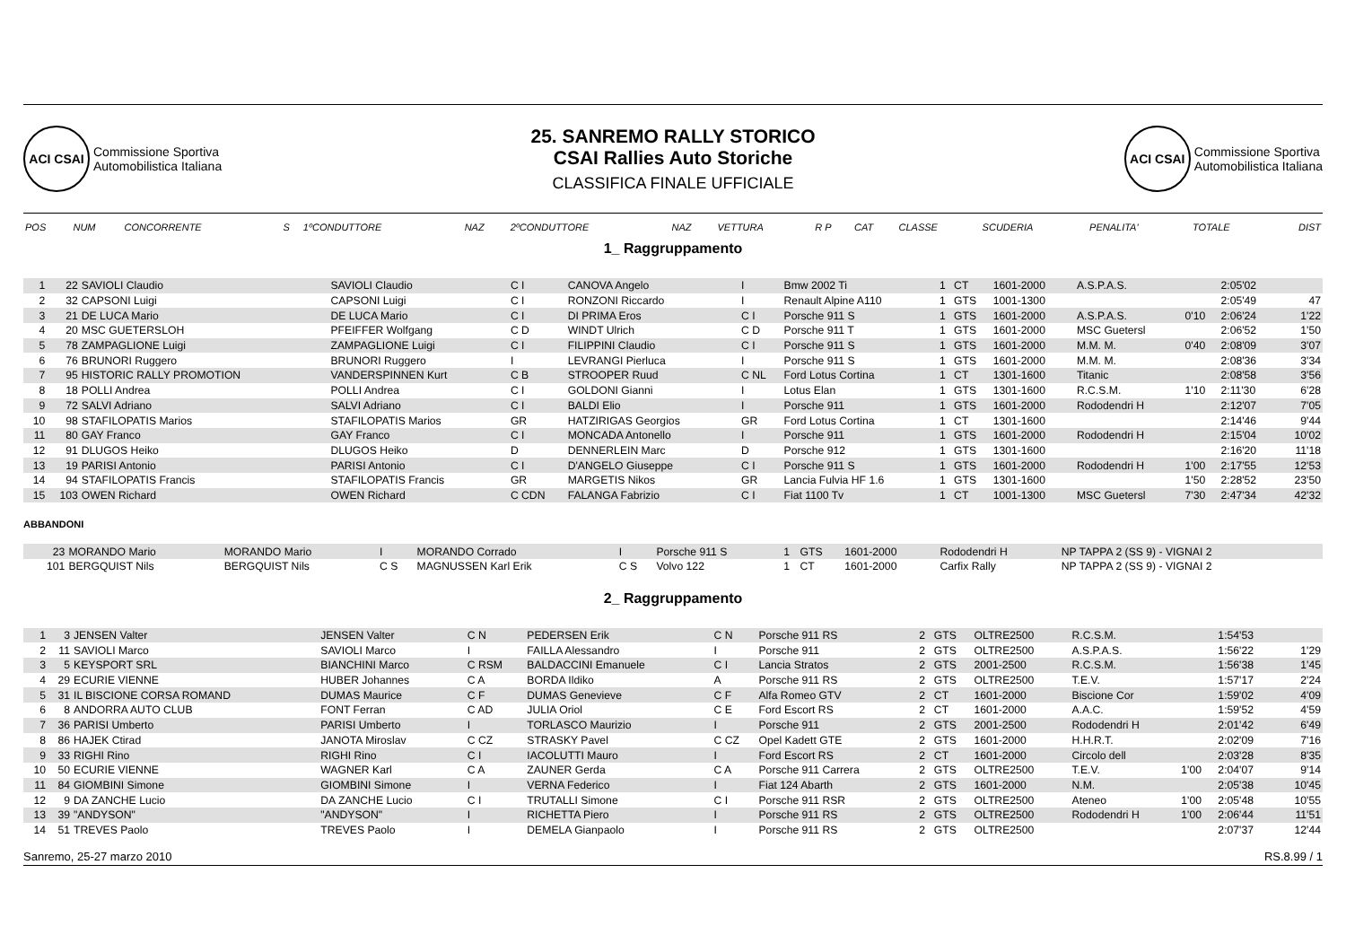ACI CSAI
Commissione Sportiva
Automobilistica Italiana
25. SANREMO RALLY STORICO
CSAI Rallies Auto Storiche
CLASSIFICA FINALE UFFICIALE
ACI CSAI
Commissione Sportiva
Automobilistica Italiana
| POS | NUM | CONCORRENTE | S | 1ºCONDUTTORE | NAZ | 2ºCONDUTTORE | NAZ | VETTURA | R P | CAT | CLASSE | SCUDERIA | PENALITA' | TOTALE | DIST |
| --- | --- | --- | --- | --- | --- | --- | --- | --- | --- | --- | --- | --- | --- | --- | --- |
1_ Raggruppamento
| 1 | 22 | SAVIOLI Claudio | | SAVIOLI Claudio | C I | CANOVA Angelo | I | Bmw 2002 Ti | 1 | CT | 1601-2000 | A.S.P.A.S. | | 2:05'02 | |
| 2 | 32 | CAPSONI Luigi | | CAPSONI Luigi | C I | RONZONI Riccardo | I | Renault Alpine A110 | 1 | GTS | 1001-1300 | | | 2:05'49 | 47 |
| 3 | 21 | DE LUCA Mario | | DE LUCA Mario | C I | DI PRIMA Eros | C I | Porsche 911 S | 1 | GTS | 1601-2000 | A.S.P.A.S. | 0'10 | 2:06'24 | 1'22 |
| 4 | 20 | MSC GUETERSLOH | | PFEIFFER Wolfgang | C D | WINDT Ulrich | C D | Porsche 911 T | 1 | GTS | 1601-2000 | MSC Guetersl | | 2:06'52 | 1'50 |
| 5 | 78 | ZAMPAGLIONE Luigi | | ZAMPAGLIONE Luigi | C I | FILIPPINI Claudio | C I | Porsche 911 S | 1 | GTS | 1601-2000 | M.M. M. | 0'40 | 2:08'09 | 3'07 |
| 6 | 76 | BRUNORI Ruggero | | BRUNORI Ruggero | I | LEVRANGI Pierluca | I | Porsche 911 S | 1 | GTS | 1601-2000 | M.M. M. | | 2:08'36 | 3'34 |
| 7 | 95 | HISTORIC RALLY PROMOTION | | VANDERSPINNEN Kurt | C B | STROOPER Ruud | C NL | Ford Lotus Cortina | 1 | CT | 1301-1600 | Titanic | | 2:08'58 | 3'56 |
| 8 | 18 | POLLI Andrea | | POLLI Andrea | C I | GOLDONI Gianni | I | Lotus Elan | 1 | GTS | 1301-1600 | R.C.S.M. | 1'10 | 2:11'30 | 6'28 |
| 9 | 72 | SALVI Adriano | | SALVI Adriano | C I | BALDI Elio | I | Porsche 911 | 1 | GTS | 1601-2000 | Rododendri H | | 2:12'07 | 7'05 |
| 10 | 98 | STAFILOPATIS Marios | | STAFILOPATIS Marios | GR | HATZIRIGAS Georgios | GR | Ford Lotus Cortina | 1 | CT | 1301-1600 | | | 2:14'46 | 9'44 |
| 11 | 80 | GAY Franco | | GAY Franco | C I | MONCADA Antonello | I | Porsche 911 | 1 | GTS | 1601-2000 | Rododendri H | | 2:15'04 | 10'02 |
| 12 | 91 | DLUGOS Heiko | | DLUGOS Heiko | D | DENNERLEIN Marc | D | Porsche 912 | 1 | GTS | 1301-1600 | | | 2:16'20 | 11'18 |
| 13 | 19 | PARISI Antonio | | PARISI Antonio | C I | D'ANGELO Giuseppe | C I | Porsche 911 S | 1 | GTS | 1601-2000 | Rododendri H | 1'00 | 2:17'55 | 12'53 |
| 14 | 94 | STAFILOPATIS Francis | | STAFILOPATIS Francis | GR | MARGETIS Nikos | GR | Lancia Fulvia HF 1.6 | 1 | GTS | 1301-1600 | | 1'50 | 2:28'52 | 23'50 |
| 15 | 103 | OWEN Richard | | OWEN Richard | C CDN | FALANGA Fabrizio | C I | Fiat 1100 Tv | 1 | CT | 1001-1300 | MSC Guetersl | 7'30 | 2:47'34 | 42'32 |
ABBANDONI
| | 23 | MORANDO Mario | MORANDO Mario | I | MORANDO Corrado | I | Porsche 911 S | 1 | GTS | 1601-2000 | Rododendri H | NP TAPPA 2 (SS 9) - VIGNAI 2 |
| | 101 | BERGQUIST Nils | BERGQUIST Nils | C S | MAGNUSSEN Karl Erik | C S | Volvo 122 | 1 | CT | 1601-2000 | Carfix Rally | NP TAPPA 2 (SS 9) - VIGNAI 2 |
2_ Raggruppamento
| 1 | 3 | JENSEN Valter | JENSEN Valter | C N | PEDERSEN Erik | C N | Porsche 911 RS | 2 | GTS | OLTRE2500 | R.C.S.M. | | 1:54'53 | |
| 2 | 11 | SAVIOLI Marco | SAVIOLI Marco | I | FAILLA Alessandro | I | Porsche 911 | 2 | GTS | OLTRE2500 | A.S.P.A.S. | | 1:56'22 | 1'29 |
| 3 | 5 | KEYSPORT SRL | BIANCHINI Marco | C RSM | BALDACCINI Emanuele | C I | Lancia Stratos | 2 | GTS | 2001-2500 | R.C.S.M. | | 1:56'38 | 1'45 |
| 4 | 29 | ECURIE VIENNE | HUBER Johannes | C A | BORDA Ildiko | A | Porsche 911 RS | 2 | GTS | OLTRE2500 | T.E.V. | | 1:57'17 | 2'24 |
| 5 | 31 | IL BISCIONE CORSA ROMAND | DUMAS Maurice | C F | DUMAS Genevieve | C F | Alfa Romeo GTV | 2 | CT | 1601-2000 | Biscione Cor | | 1:59'02 | 4'09 |
| 6 | 8 | ANDORRA AUTO CLUB | FONT Ferran | C AD | JULIA Oriol | C E | Ford Escort RS | 2 | CT | 1601-2000 | A.A.C. | | 1:59'52 | 4'59 |
| 7 | 36 | PARISI Umberto | PARISI Umberto | I | TORLASCO Maurizio | I | Porsche 911 | 2 | GTS | 2001-2500 | Rododendri H | | 2:01'42 | 6'49 |
| 8 | 86 | HAJEK Ctirad | JANOTA Miroslav | C CZ | STRASKY Pavel | C CZ | Opel Kadett GTE | 2 | GTS | 1601-2000 | H.H.R.T. | | 2:02'09 | 7'16 |
| 9 | 33 | RIGHI Rino | RIGHI Rino | C I | IACOLUTTI Mauro | I | Ford Escort RS | 2 | CT | 1601-2000 | Circolo dell | | 2:03'28 | 8'35 |
| 10 | 50 | ECURIE VIENNE | WAGNER Karl | C A | ZAUNER Gerda | C A | Porsche 911 Carrera | 2 | GTS | OLTRE2500 | T.E.V. | 1'00 | 2:04'07 | 9'14 |
| 11 | 84 | GIOMBINI Simone | GIOMBINI Simone | I | VERNA Federico | I | Fiat 124 Abarth | 2 | GTS | 1601-2000 | N.M. | | 2:05'38 | 10'45 |
| 12 | 9 | DA ZANCHE Lucio | DA ZANCHE Lucio | C I | TRUTALLI Simone | C I | Porsche 911 RSR | 2 | GTS | OLTRE2500 | Ateneo | 1'00 | 2:05'48 | 10'55 |
| 13 | 39 | "ANDYSON" | "ANDYSON" | I | RICHETTA Piero | I | Porsche 911 RS | 2 | GTS | OLTRE2500 | Rododendri H | 1'00 | 2:06'44 | 11'51 |
| 14 | 51 | TREVES Paolo | TREVES Paolo | I | DEMELA Gianpaolo | I | Porsche 911 RS | 2 | GTS | OLTRE2500 | | | 2:07'37 | 12'44 |
Sanremo, 25-27 marzo 2010 RS.8.99 / 1